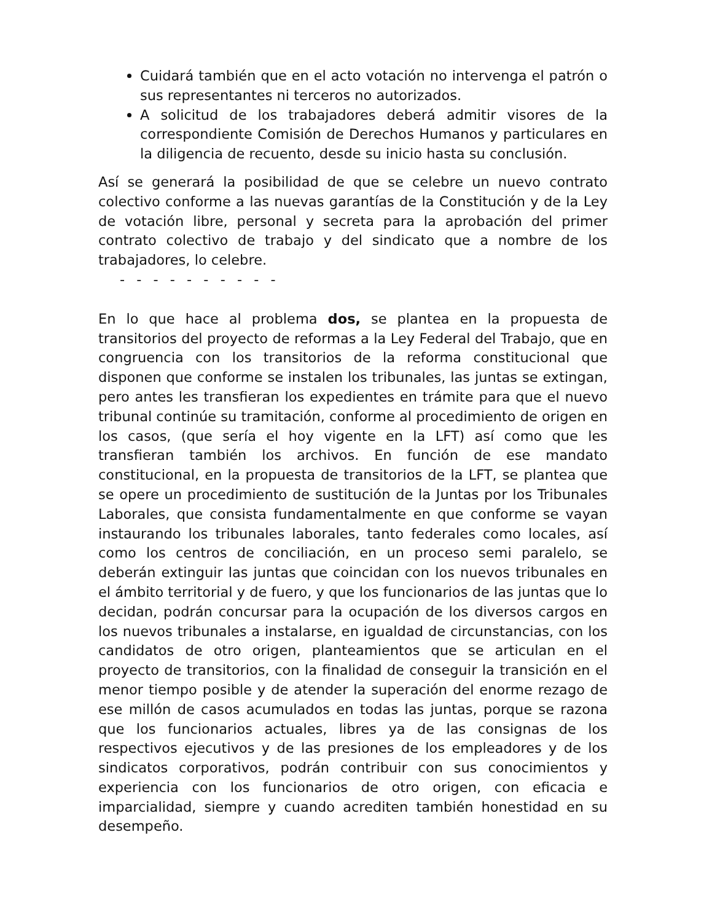Cuidará también que en el acto votación no intervenga el patrón o sus representantes ni terceros no autorizados.
A solicitud de los trabajadores deberá admitir visores de la correspondiente Comisión de Derechos Humanos y particulares en la diligencia de recuento, desde su inicio hasta su conclusión.
Así se generará la posibilidad de que se celebre un nuevo contrato colectivo conforme a las nuevas garantías de la Constitución y de la Ley de votación libre, personal y secreta para la aprobación del primer contrato colectivo de trabajo y del sindicato que a nombre de los trabajadores, lo celebre.
- - - - - - - - - -
En lo que hace al problema dos, se plantea en la propuesta de transitorios del proyecto de reformas a la Ley Federal del Trabajo, que en congruencia con los transitorios de la reforma constitucional que disponen que conforme se instalen los tribunales, las juntas se extingan, pero antes les transfieran los expedientes en trámite para que el nuevo tribunal continúe su tramitación, conforme al procedimiento de origen en los casos, (que sería el hoy vigente en la LFT) así como que les transfieran también los archivos. En función de ese mandato constitucional, en la propuesta de transitorios de la LFT, se plantea que se opere un procedimiento de sustitución de la Juntas por los Tribunales Laborales, que consista fundamentalmente en que conforme se vayan instaurando los tribunales laborales, tanto federales como locales, así como los centros de conciliación, en un proceso semi paralelo, se deberán extinguir las juntas que coincidan con los nuevos tribunales en el ámbito territorial y de fuero, y que los funcionarios de las juntas que lo decidan, podrán concursar para la ocupación de los diversos cargos en los nuevos tribunales a instalarse, en igualdad de circunstancias, con los candidatos de otro origen, planteamientos que se articulan en el proyecto de transitorios, con la finalidad de conseguir la transición en el menor tiempo posible y de atender la superación del enorme rezago de ese millón de casos acumulados en todas las juntas, porque se razona que los funcionarios actuales, libres ya de las consignas de los respectivos ejecutivos y de las presiones de los empleadores y de los sindicatos corporativos, podrán contribuir con sus conocimientos y experiencia con los funcionarios de otro origen, con eficacia e imparcialidad, siempre y cuando acrediten también honestidad en su desempeño.